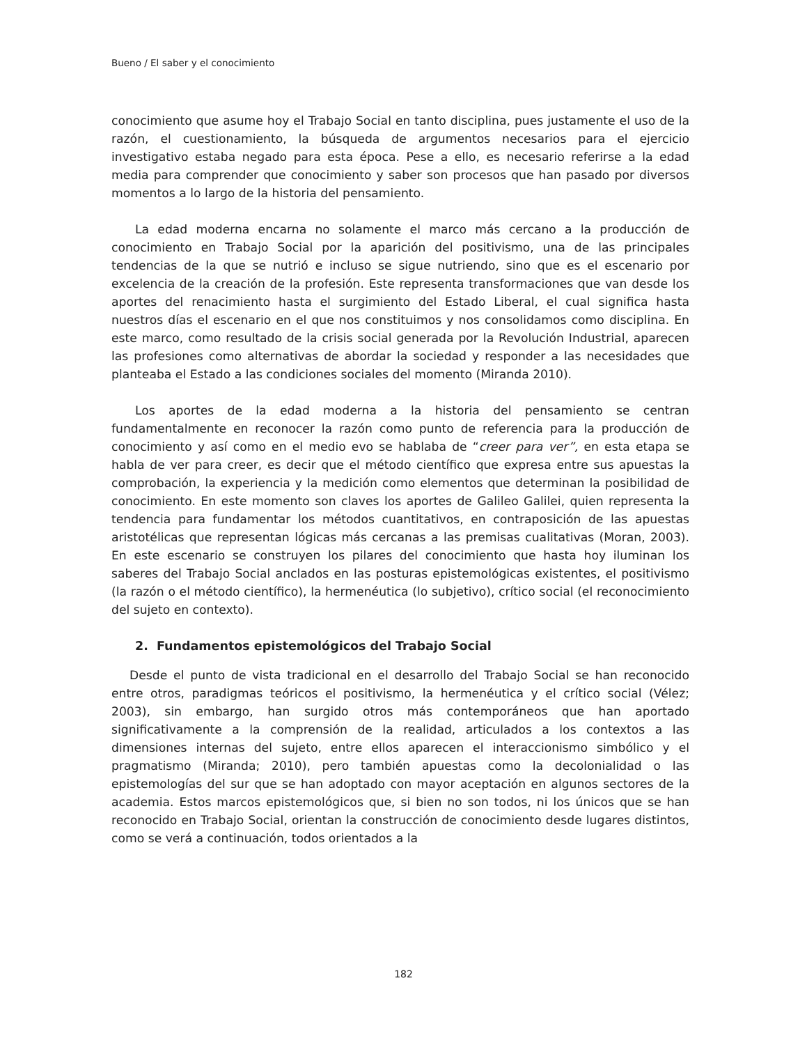Bueno / El saber y el conocimiento
conocimiento que asume hoy el Trabajo Social en tanto disciplina, pues justamente el uso de la razón, el cuestionamiento, la búsqueda de argumentos necesarios para el ejercicio investigativo estaba negado para esta época. Pese a ello, es necesario referirse a la edad media para comprender que conocimiento y saber son procesos que han pasado por diversos momentos a lo largo de la historia del pensamiento.
La edad moderna encarna no solamente el marco más cercano a la producción de conocimiento en Trabajo Social por la aparición del positivismo, una de las principales tendencias de la que se nutrió e incluso se sigue nutriendo, sino que es el escenario por excelencia de la creación de la profesión. Este representa transformaciones que van desde los aportes del renacimiento hasta el surgimiento del Estado Liberal, el cual significa hasta nuestros días el escenario en el que nos constituimos y nos consolidamos como disciplina. En este marco, como resultado de la crisis social generada por la Revolución Industrial, aparecen las profesiones como alternativas de abordar la sociedad y responder a las necesidades que planteaba el Estado a las condiciones sociales del momento (Miranda 2010).
Los aportes de la edad moderna a la historia del pensamiento se centran fundamentalmente en reconocer la razón como punto de referencia para la producción de conocimiento y así como en el medio evo se hablaba de “creer para ver”, en esta etapa se habla de ver para creer, es decir que el método científico que expresa entre sus apuestas la comprobación, la experiencia y la medición como elementos que determinan la posibilidad de conocimiento. En este momento son claves los aportes de Galileo Galilei, quien representa la tendencia para fundamentar los métodos cuantitativos, en contraposición de las apuestas aristotélicas que representan lógicas más cercanas a las premisas cualitativas (Moran, 2003). En este escenario se construyen los pilares del conocimiento que hasta hoy iluminan los saberes del Trabajo Social anclados en las posturas epistemológicas existentes, el positivismo (la razón o el método científico), la hermenéutica (lo subjetivo), crítico social (el reconocimiento del sujeto en contexto).
2. Fundamentos epistemológicos del Trabajo Social
Desde el punto de vista tradicional en el desarrollo del Trabajo Social se han reconocido entre otros, paradigmas teóricos el positivismo, la hermenéutica y el crítico social (Vélez; 2003), sin embargo, han surgido otros más contemporáneos que han aportado significativamente a la comprensión de la realidad, articulados a los contextos a las dimensiones internas del sujeto, entre ellos aparecen el interaccionismo simbólico y el pragmatismo (Miranda; 2010), pero también apuestas como la decolonialidad o las epistemologías del sur que se han adoptado con mayor aceptación en algunos sectores de la academia. Estos marcos epistemológicos que, si bien no son todos, ni los únicos que se han reconocido en Trabajo Social, orientan la construcción de conocimiento desde lugares distintos, como se verá a continuación, todos orientados a la
182